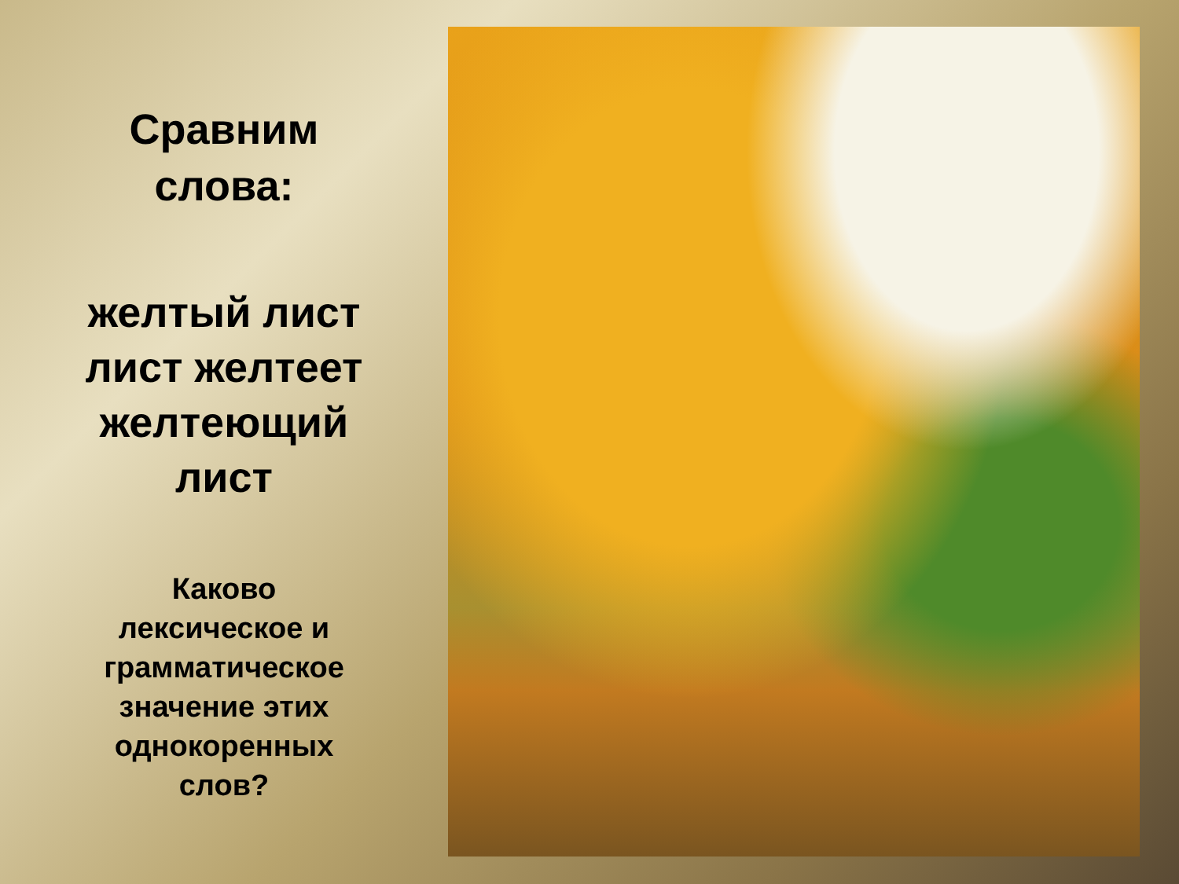Сравним
слова:
желтый лист
лист желтеет
желтеющий
лист
Каково
лексическое и
грамматическое
значение этих
однокоренных
слов?